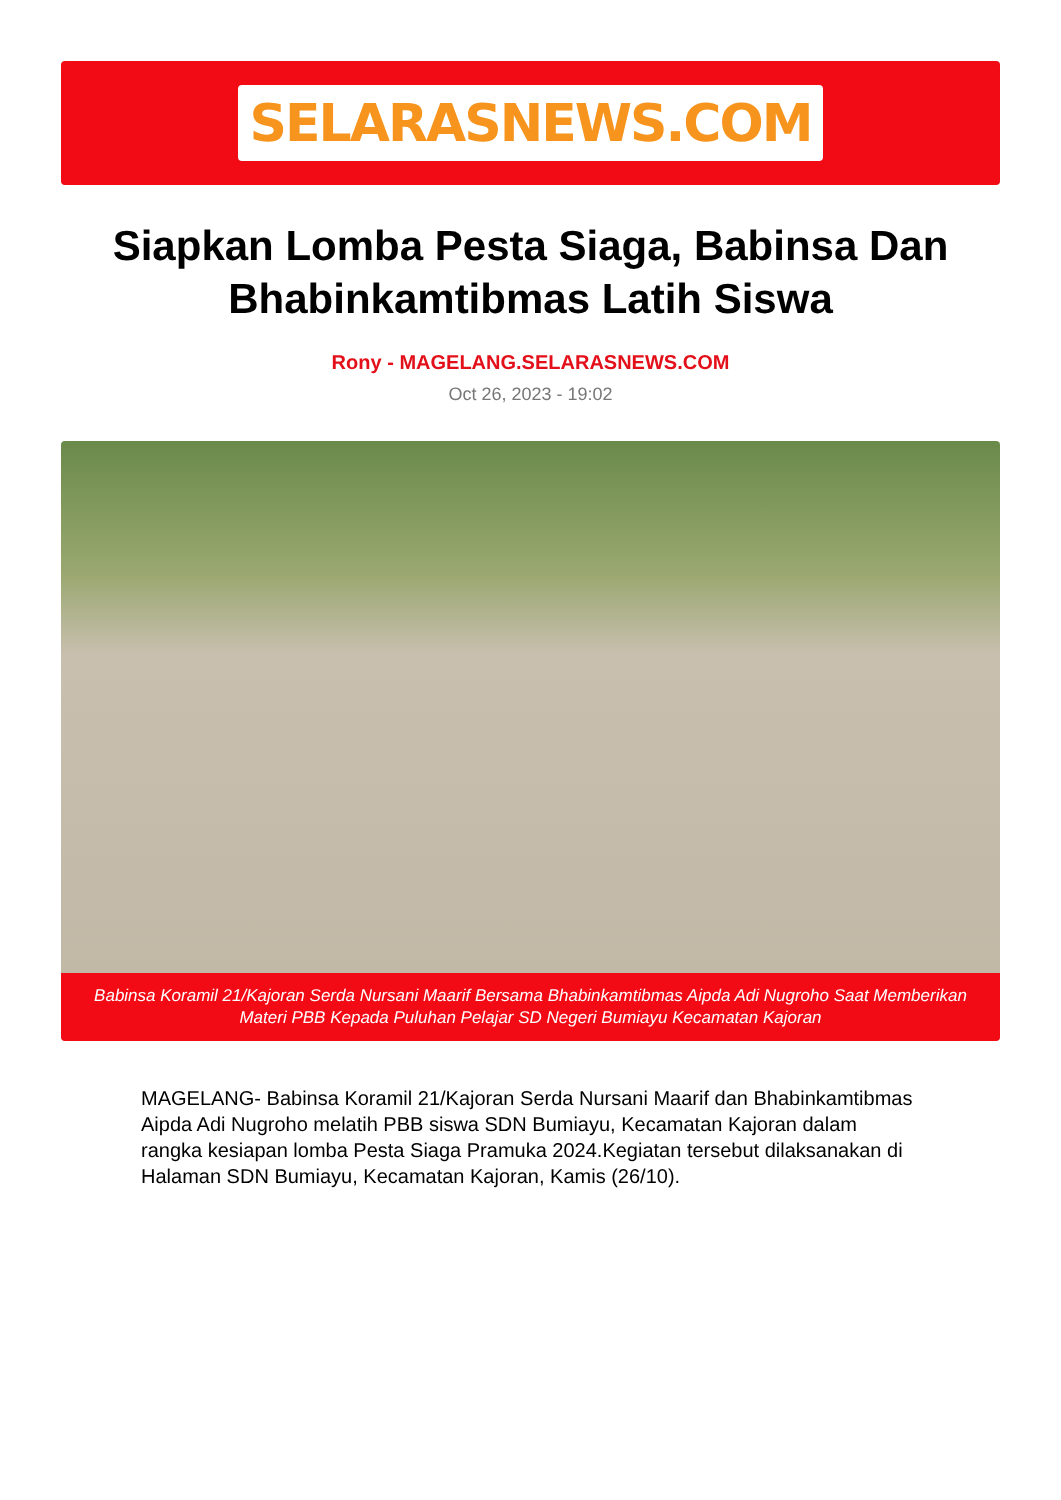SELARASNEWS.COM
Siapkan Lomba Pesta Siaga, Babinsa Dan Bhabinkamtibmas Latih Siswa
Rony - MAGELANG.SELARASNEWS.COM
Oct 26, 2023 - 19:02
Babinsa Koramil 21/Kajoran Serda Nursani Maarif Bersama Bhabinkamtibmas Aipda Adi Nugroho Saat Memberikan Materi PBB Kepada Puluhan Pelajar SD Negeri Bumiayu Kecamatan Kajoran
MAGELANG- Babinsa Koramil 21/Kajoran Serda Nursani Maarif dan Bhabinkamtibmas Aipda Adi Nugroho melatih PBB siswa SDN Bumiayu, Kecamatan Kajoran dalam rangka kesiapan lomba Pesta Siaga Pramuka 2024.Kegiatan tersebut dilaksanakan di Halaman SDN Bumiayu, Kecamatan Kajoran, Kamis (26/10).